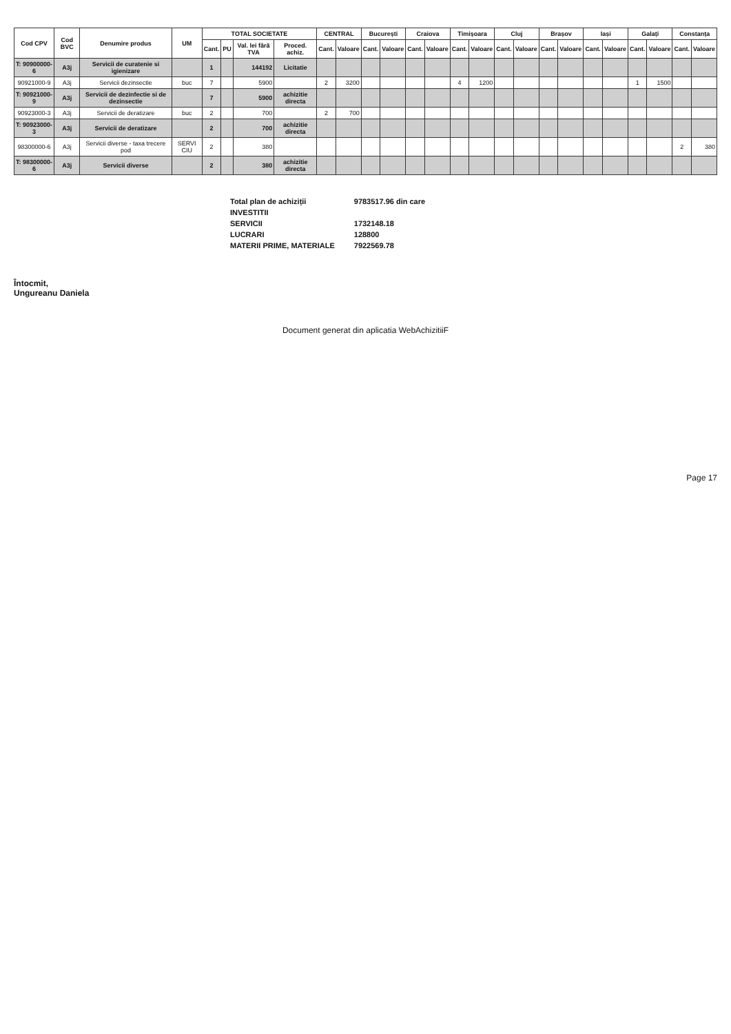| Cod CPV | Cod BVC | Denumire produs | UM | TOTAL SOCIETATE | | | | CENTRAL | | București | | Craiova | | Timișoara | | Cluj | | Brașov | | Iași | | Galați | | Constanța | |
| --- | --- | --- | --- | --- | --- | --- | --- | --- | --- | --- | --- | --- | --- | --- | --- | --- | --- | --- | --- | --- | --- | --- | --- | --- | --- |
| | | | | Cant. | PU | Val. lei fără TVA | Proced. achiz. | Cant. | Valoare | Cant. | Valoare | Cant. | Valoare | Cant. | Valoare | Cant. | Valoare | Cant. | Valoare | Cant. | Valoare | Cant. | Valoare | Cant. | Valoare |
| T: 90900000-6 | A3j | Servicii de curatenie si igienizare | | 1 | | 144192 | Licitatie | | | | | | | | | | | | | | | | | | |
| 90921000-9 | A3j | Servicii dezinsectie | buc | 7 | | 5900 | | 2 | 3200 | | | | | 4 | 1200 | | | | | | | 1 | 1500 | | |
| T: 90921000-9 | A3j | Servicii de dezinfectie si de dezinsectie | | 7 | | 5900 | achizitie directa | | | | | | | | | | | | | | | | | | |
| 90923000-3 | A3j | Servicii de deratizare | buc | 2 | | 700 | | 2 | 700 | | | | | | | | | | | | | | | | |
| T: 90923000-3 | A3j | Servicii de deratizare | | 2 | | 700 | achizitie directa | | | | | | | | | | | | | | | | | | |
| 98300000-6 | A3j | Servicii diverse - taxa trecere pod | SERVI CIU | 2 | | 380 | | | | | | | | | | | | | | | | | | 2 | 380 |
| T: 98300000-6 | A3j | Servicii diverse | | 2 | | 380 | achizitie directa | | | | | | | | | | | | | | | | | | |
| Total plan de achiziții | 9783517.96 din care |
| INVESTITII | |
| SERVICII | 1732148.18 |
| LUCRARI | 128800 |
| MATERII PRIME, MATERIALE | 7922569.78 |
Întocmit,
Ungureanu Daniela
Document generat din aplicatia WebAchizitiiF
Page 17